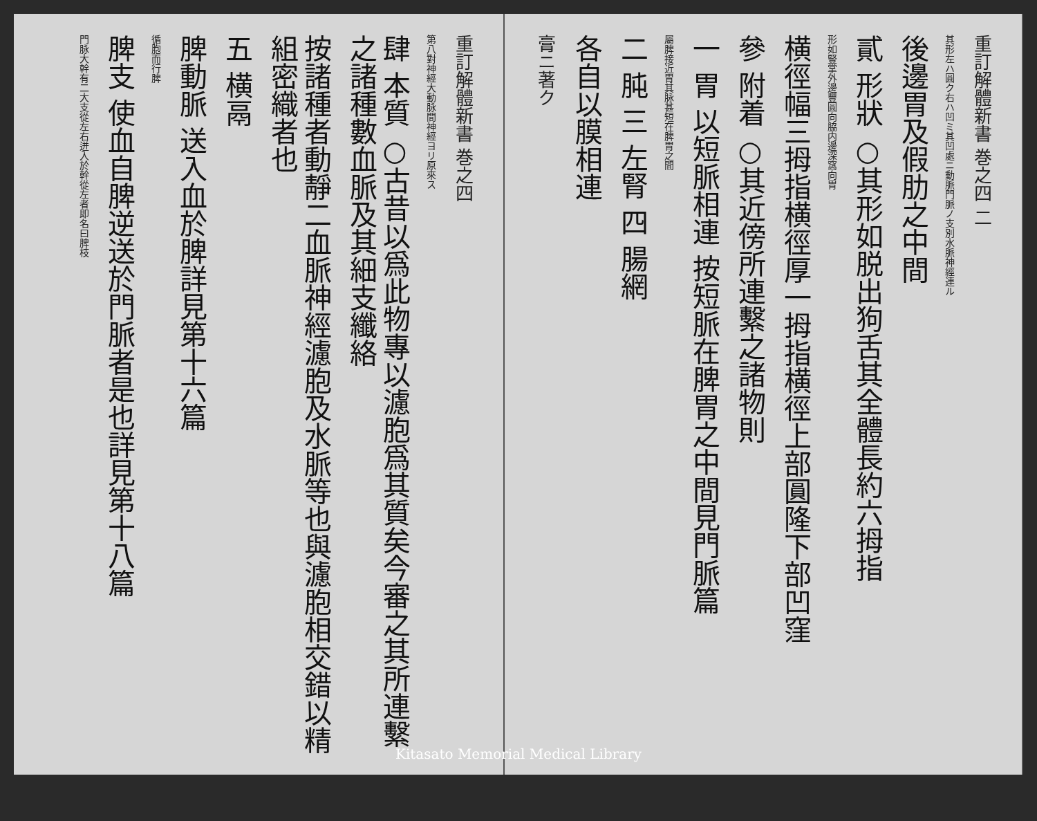重訂解體新書 巻之四
第八對神經大動脉間神經ヨリ原來ス
肆 本質 ○古昔以爲此物專以濾胞爲其質矣今審之其所連繫之諸種數血脈及其細支纖絡
按諸種者動靜二血脈神經濾胞及水脈等也與濾胞相交錯以精組密織者也
五 横鬲
脾動脈 送入血於脾詳見第十六篇
循胞而行脾
脾支 使血自脾逆送於門脈者是也詳見第十八篇
門脉大幹有二大支從左右迸入於幹從左者即名曰脾枝
重訂解體新書 巻之四 二
其形左ハ圓ク右ハ凹ミ其凹處ニ動脈門脈ノ支別水脈神經連ル
後邊胃及假肋之中間
貳 形狀 ○其形如脱出狗舌其全體長約六拇指
形如豎掌外邊豐圓向脇内邊深窩向胃
横徑幅三拇指横徑厚一拇指横徑上部圓隆下部凹窪
參 附着 ○其近傍所連繫之諸物則
一 胃 以短脈相連 按短脈在脾胃之中間見門脈篇
屬脾接近胃其脉甚短在脾胃之間
二 肫 三 左腎 四 腸網
各自以膜相連
膏ニ著ク
Kitasato Memorial Medical Library